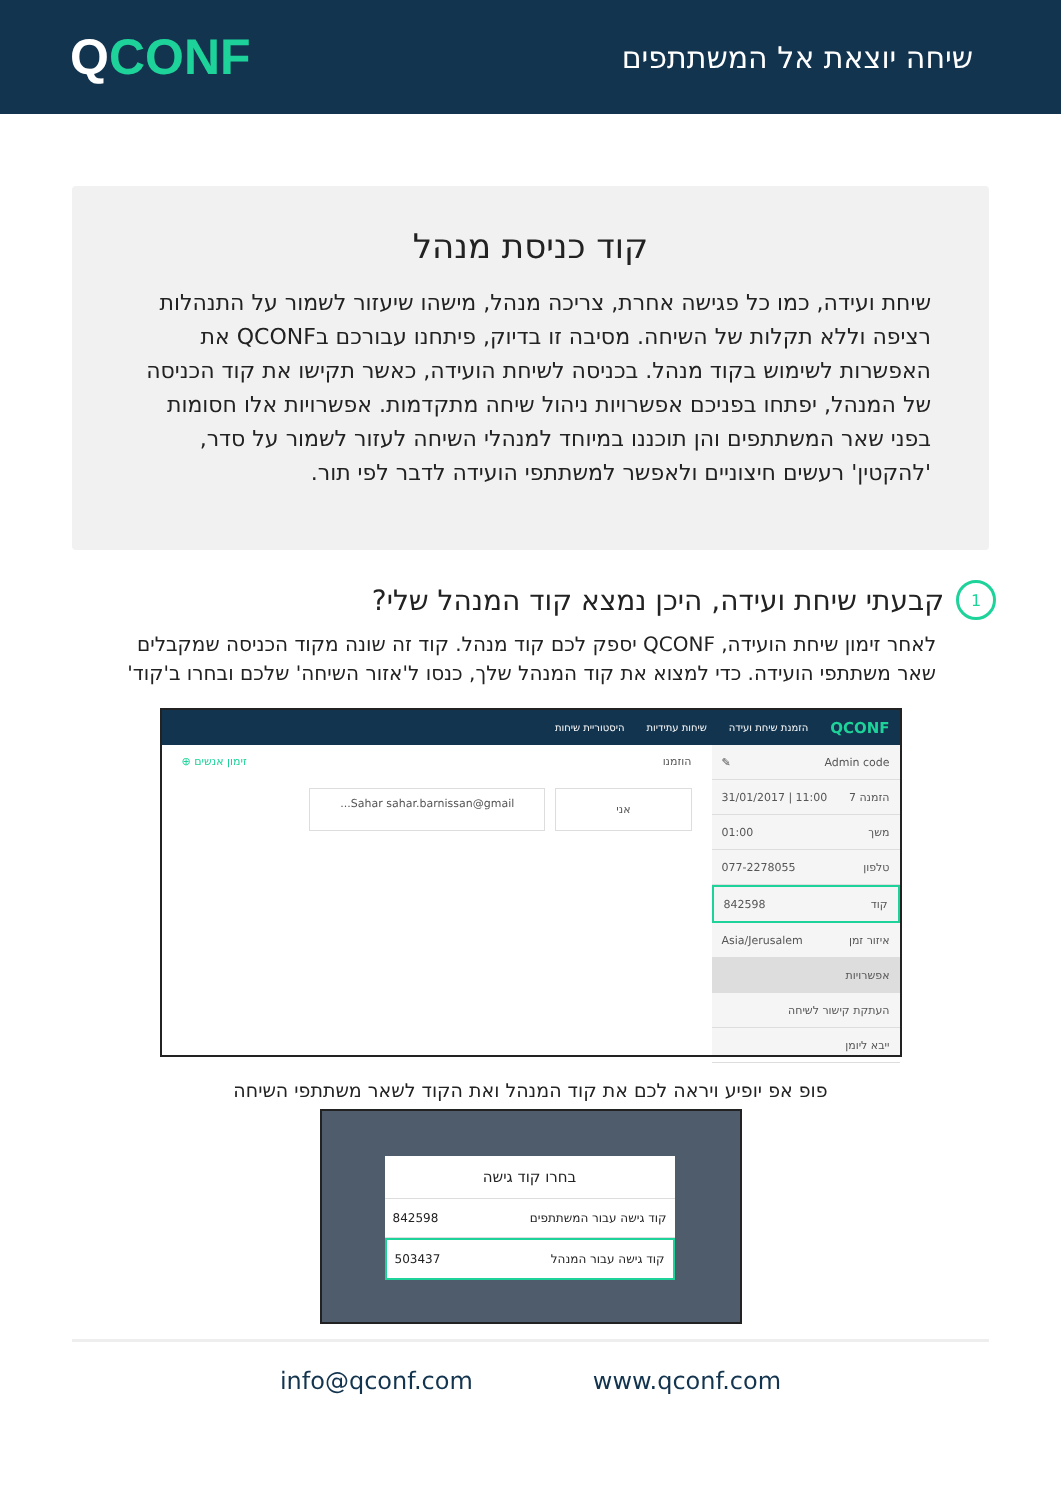QCONF
שיחה יוצאת אל המשתתפים
קוד כניסת מנהל
שיחת ועידה, כמו כל פגישה אחרת, צריכה מנהל, מישהו שיעזור לשמור על התנהלות רציפה וללא תקלות של השיחה. מסיבה זו בדיוק, פיתחנו עבורכם בQCONF את האפשרות לשימוש בקוד מנהל. בכניסה לשיחת הועידה, כאשר תקישו את קוד הכניסה של המנהל, יפתחו בפניכם אפשרויות ניהול שיחה מתקדמות. אפשרויות אלו חסומות בפני שאר המשתתפים והן תוכננו במיוחד למנהלי השיחה לעזור לשמור על סדר, 'להקטין' רעשים חיצוניים ולאפשר למשתתפי הועידה לדבר לפי תור.
1 קבעתי שיחת ועידה, היכן נמצא קוד המנהל שלי?
לאחר זימון שיחת הועידה, QCONF יספק לכם קוד מנהל. קוד זה שונה מקוד הכניסה שמקבלים שאר משתתפי הועידה. כדי למצוא את קוד המנהל שלך, כנסו ל'אזור השיחה' שלכם ובחרו ב'קוד'
QCONF הזמנת שיחת ועידה שיחות עתידיות היסטוריית שיחות
Admin code ✎
הזמנה 7 11:00 | 31/01/2017
משך 01:00
טלפון 077-2278055
קוד 842598
איזור זמן Asia/Jerusalem
אפשרויות
העתקת קישור לשיחה
ייבא ליומן
הוזמנו זימון אנשים ⊕
אני Sahar sahar.barnissan@gmail...
פופ אפ יופיע ויראה לכם את קוד המנהל ואת הקוד לשאר משתתפי השיחה
בחרו קוד גישה
קוד גישה עבור המשתתפים 842598
קוד גישה עבור המנהל 503437
info@qconf.com www.qconf.com